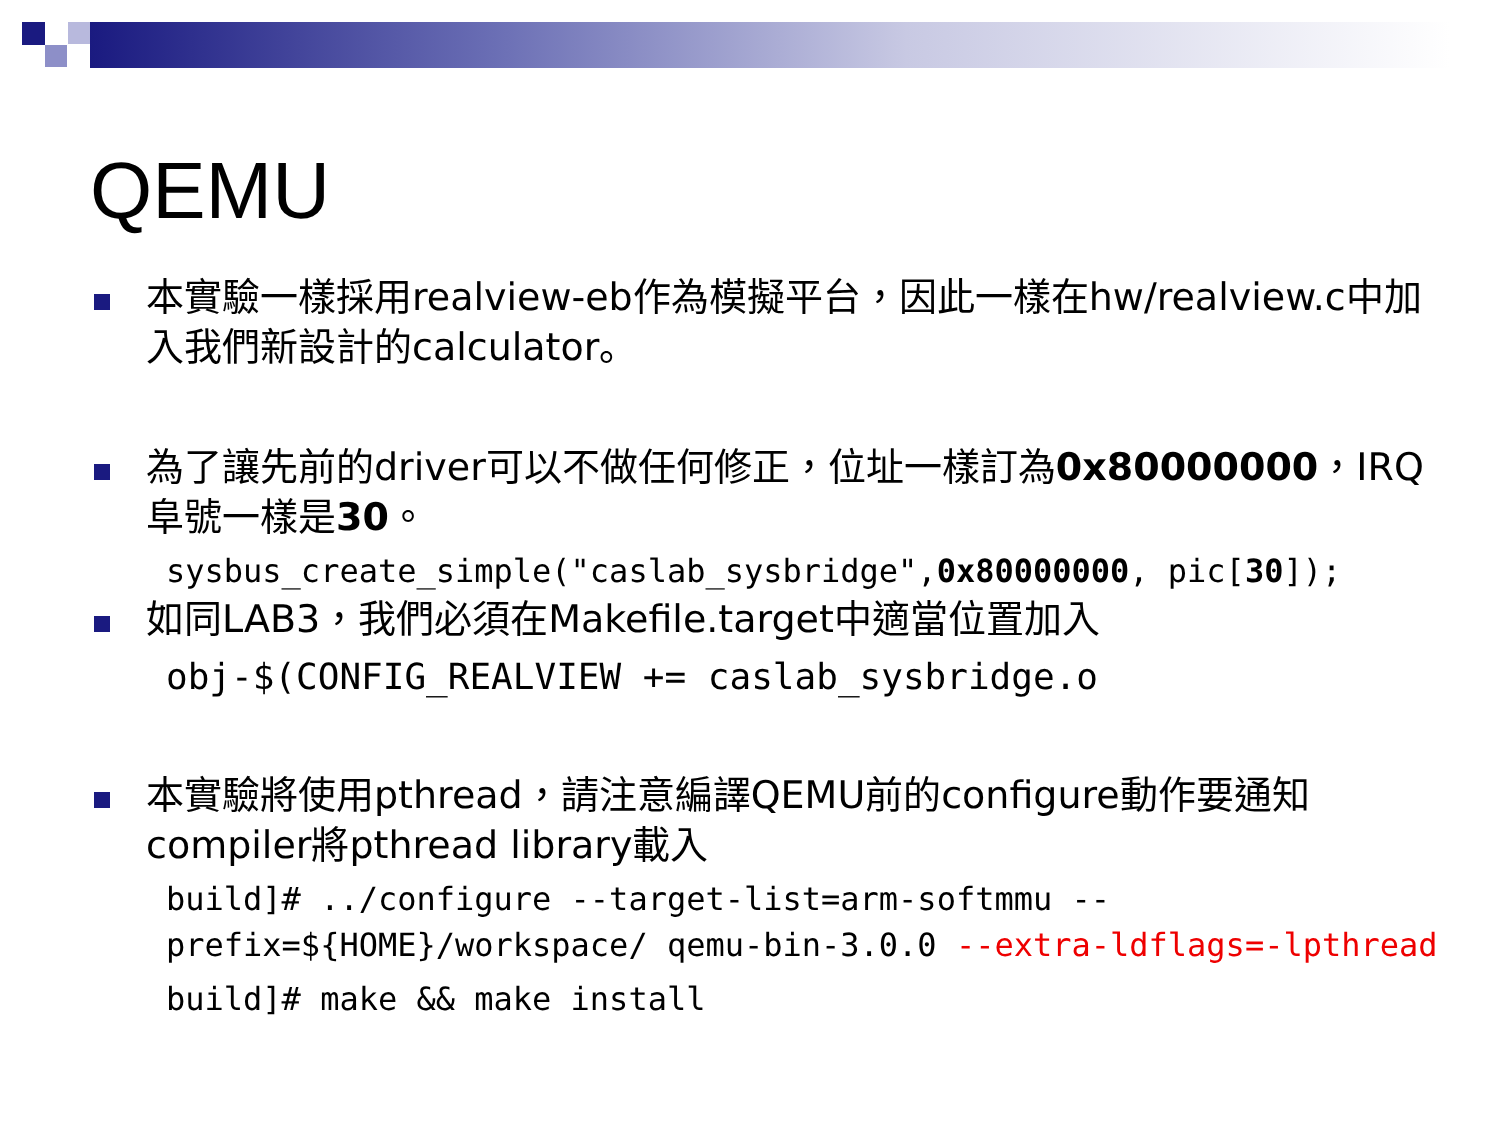QEMU
本實驗一樣採用realview-eb作為模擬平台，因此一樣在hw/realview.c中加入我們新設計的calculator。
為了讓先前的driver可以不做任何修正，位址一樣訂為0x80000000，IRQ阜號一樣是30。
sysbus_create_simple("caslab_sysbridge",0x80000000, pic[30]);
如同LAB3，我們必須在Makefile.target中適當位置加入
obj-$(CONFIG_REALVIEW += caslab_sysbridge.o
本實驗將使用pthread，請注意編譯QEMU前的configure動作要通知compiler將pthread library載入
build]# ../configure --target-list=arm-softmmu --prefix=${HOME}/workspace/ qemu-bin-3.0.0 --extra-ldflags=-lpthread
build]# make && make install